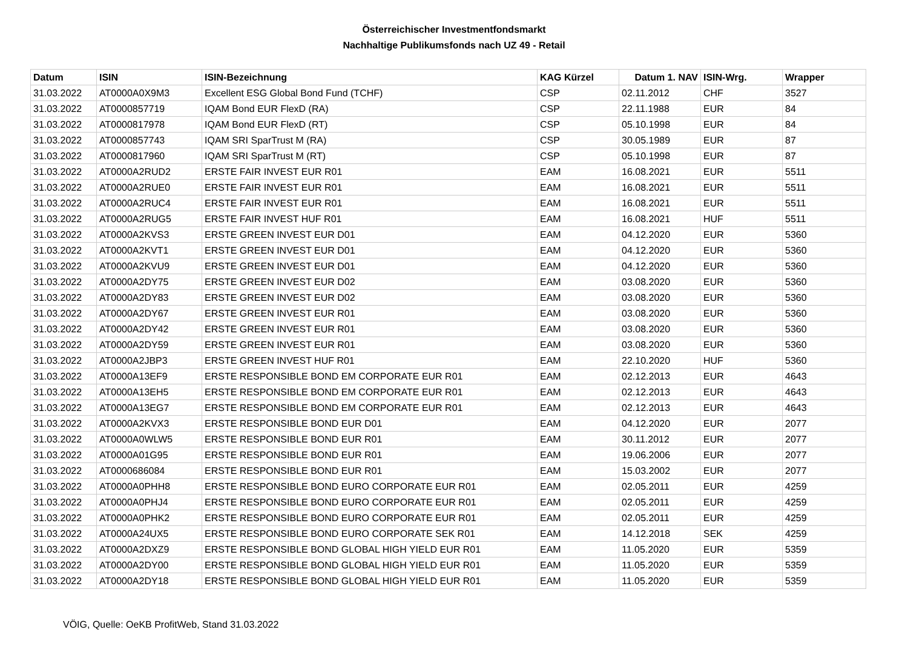Österreichischer Investmentfondsmarkt
Nachhaltige Publikumsfonds nach UZ 49 - Retail
| Datum | ISIN | ISIN-Bezeichnung | KAG Kürzel | Datum 1. NAV | ISIN-Wrg. | Wrapper |
| --- | --- | --- | --- | --- | --- | --- |
| 31.03.2022 | AT0000A0X9M3 | Excellent ESG Global Bond Fund (TCHF) | CSP | 02.11.2012 | CHF | 3527 |
| 31.03.2022 | AT0000857719 | IQAM Bond EUR FlexD (RA) | CSP | 22.11.1988 | EUR | 84 |
| 31.03.2022 | AT0000817978 | IQAM Bond EUR FlexD (RT) | CSP | 05.10.1998 | EUR | 84 |
| 31.03.2022 | AT0000857743 | IQAM SRI SparTrust M (RA) | CSP | 30.05.1989 | EUR | 87 |
| 31.03.2022 | AT0000817960 | IQAM SRI SparTrust M (RT) | CSP | 05.10.1998 | EUR | 87 |
| 31.03.2022 | AT0000A2RUD2 | ERSTE FAIR INVEST EUR R01 | EAM | 16.08.2021 | EUR | 5511 |
| 31.03.2022 | AT0000A2RUE0 | ERSTE FAIR INVEST EUR R01 | EAM | 16.08.2021 | EUR | 5511 |
| 31.03.2022 | AT0000A2RUC4 | ERSTE FAIR INVEST EUR R01 | EAM | 16.08.2021 | EUR | 5511 |
| 31.03.2022 | AT0000A2RUG5 | ERSTE FAIR INVEST HUF R01 | EAM | 16.08.2021 | HUF | 5511 |
| 31.03.2022 | AT0000A2KVS3 | ERSTE GREEN INVEST EUR D01 | EAM | 04.12.2020 | EUR | 5360 |
| 31.03.2022 | AT0000A2KVT1 | ERSTE GREEN INVEST EUR D01 | EAM | 04.12.2020 | EUR | 5360 |
| 31.03.2022 | AT0000A2KVU9 | ERSTE GREEN INVEST EUR D01 | EAM | 04.12.2020 | EUR | 5360 |
| 31.03.2022 | AT0000A2DY75 | ERSTE GREEN INVEST EUR D02 | EAM | 03.08.2020 | EUR | 5360 |
| 31.03.2022 | AT0000A2DY83 | ERSTE GREEN INVEST EUR D02 | EAM | 03.08.2020 | EUR | 5360 |
| 31.03.2022 | AT0000A2DY67 | ERSTE GREEN INVEST EUR R01 | EAM | 03.08.2020 | EUR | 5360 |
| 31.03.2022 | AT0000A2DY42 | ERSTE GREEN INVEST EUR R01 | EAM | 03.08.2020 | EUR | 5360 |
| 31.03.2022 | AT0000A2DY59 | ERSTE GREEN INVEST EUR R01 | EAM | 03.08.2020 | EUR | 5360 |
| 31.03.2022 | AT0000A2JBP3 | ERSTE GREEN INVEST HUF R01 | EAM | 22.10.2020 | HUF | 5360 |
| 31.03.2022 | AT0000A13EF9 | ERSTE RESPONSIBLE BOND EM CORPORATE EUR R01 | EAM | 02.12.2013 | EUR | 4643 |
| 31.03.2022 | AT0000A13EH5 | ERSTE RESPONSIBLE BOND EM CORPORATE EUR R01 | EAM | 02.12.2013 | EUR | 4643 |
| 31.03.2022 | AT0000A13EG7 | ERSTE RESPONSIBLE BOND EM CORPORATE EUR R01 | EAM | 02.12.2013 | EUR | 4643 |
| 31.03.2022 | AT0000A2KVX3 | ERSTE RESPONSIBLE BOND EUR D01 | EAM | 04.12.2020 | EUR | 2077 |
| 31.03.2022 | AT0000A0WLW5 | ERSTE RESPONSIBLE BOND EUR R01 | EAM | 30.11.2012 | EUR | 2077 |
| 31.03.2022 | AT0000A01G95 | ERSTE RESPONSIBLE BOND EUR R01 | EAM | 19.06.2006 | EUR | 2077 |
| 31.03.2022 | AT0000686084 | ERSTE RESPONSIBLE BOND EUR R01 | EAM | 15.03.2002 | EUR | 2077 |
| 31.03.2022 | AT0000A0PHH8 | ERSTE RESPONSIBLE BOND EURO CORPORATE EUR R01 | EAM | 02.05.2011 | EUR | 4259 |
| 31.03.2022 | AT0000A0PHJ4 | ERSTE RESPONSIBLE BOND EURO CORPORATE EUR R01 | EAM | 02.05.2011 | EUR | 4259 |
| 31.03.2022 | AT0000A0PHK2 | ERSTE RESPONSIBLE BOND EURO CORPORATE EUR R01 | EAM | 02.05.2011 | EUR | 4259 |
| 31.03.2022 | AT0000A24UX5 | ERSTE RESPONSIBLE BOND EURO CORPORATE SEK R01 | EAM | 14.12.2018 | SEK | 4259 |
| 31.03.2022 | AT0000A2DXZ9 | ERSTE RESPONSIBLE BOND GLOBAL HIGH YIELD EUR R01 | EAM | 11.05.2020 | EUR | 5359 |
| 31.03.2022 | AT0000A2DY00 | ERSTE RESPONSIBLE BOND GLOBAL HIGH YIELD EUR R01 | EAM | 11.05.2020 | EUR | 5359 |
| 31.03.2022 | AT0000A2DY18 | ERSTE RESPONSIBLE BOND GLOBAL HIGH YIELD EUR R01 | EAM | 11.05.2020 | EUR | 5359 |
VÖIG, Quelle: OeKB ProfitWeb, Stand 31.03.2022